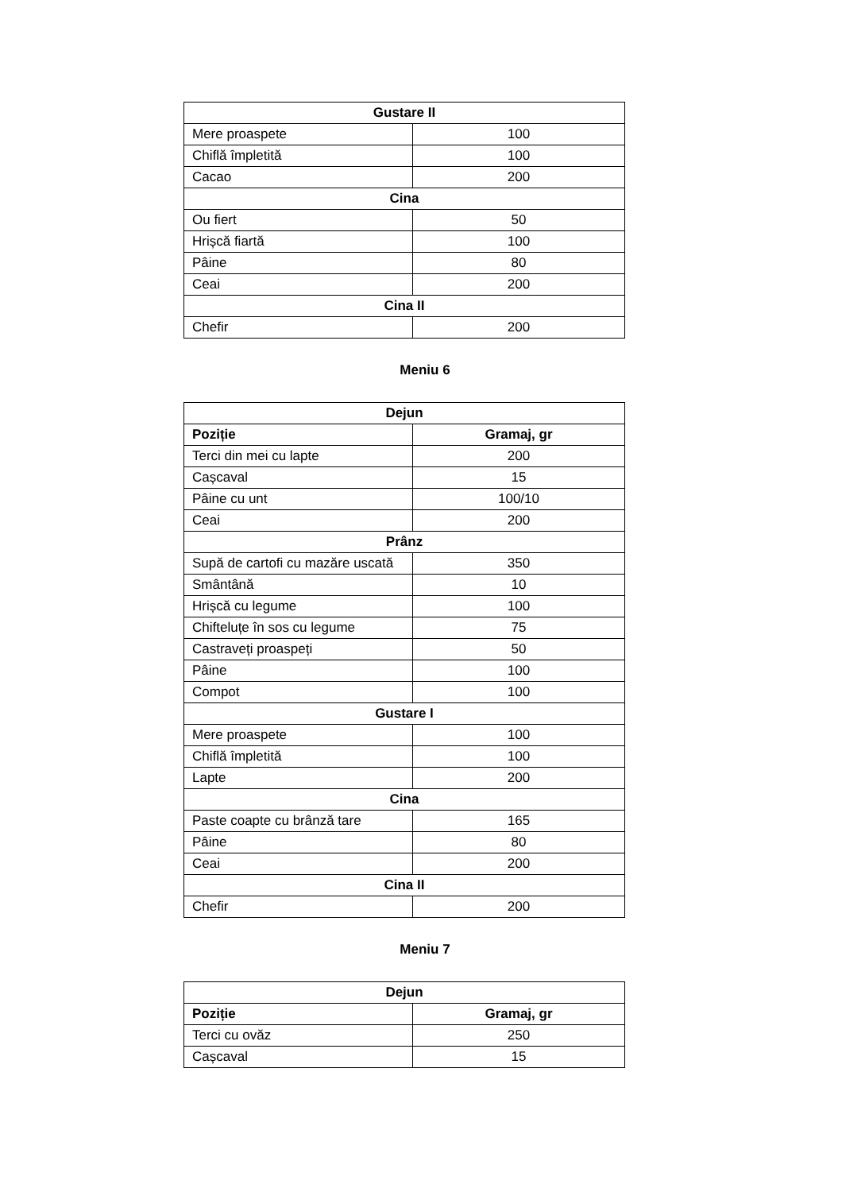| Gustare II | |
| --- | --- |
| Mere proaspete | 100 |
| Chiflă împletită | 100 |
| Cacao | 200 |
| Cina | |
| Ou fiert | 50 |
| Hrișcă fiartă | 100 |
| Pâine | 80 |
| Ceai | 200 |
| Cina II | |
| Chefir | 200 |
Meniu 6
| Dejun | |
| --- | --- |
| Poziție | Gramaj, gr |
| Terci din mei cu lapte | 200 |
| Cașcaval | 15 |
| Pâine cu unt | 100/10 |
| Ceai | 200 |
| Prânz | |
| Supă de cartofi cu mazăre uscată | 350 |
| Smântână | 10 |
| Hrișcă cu legume | 100 |
| Chifteluțe în sos cu legume | 75 |
| Castraveți proaspeți | 50 |
| Pâine | 100 |
| Compot | 100 |
| Gustare I | |
| Mere proaspete | 100 |
| Chiflă împletită | 100 |
| Lapte | 200 |
| Cina | |
| Paste coapte cu brânză tare | 165 |
| Pâine | 80 |
| Ceai | 200 |
| Cina II | |
| Chefir | 200 |
Meniu 7
| Dejun | |
| --- | --- |
| Poziție | Gramaj, gr |
| Terci cu ovăz | 250 |
| Cașcaval | 15 |